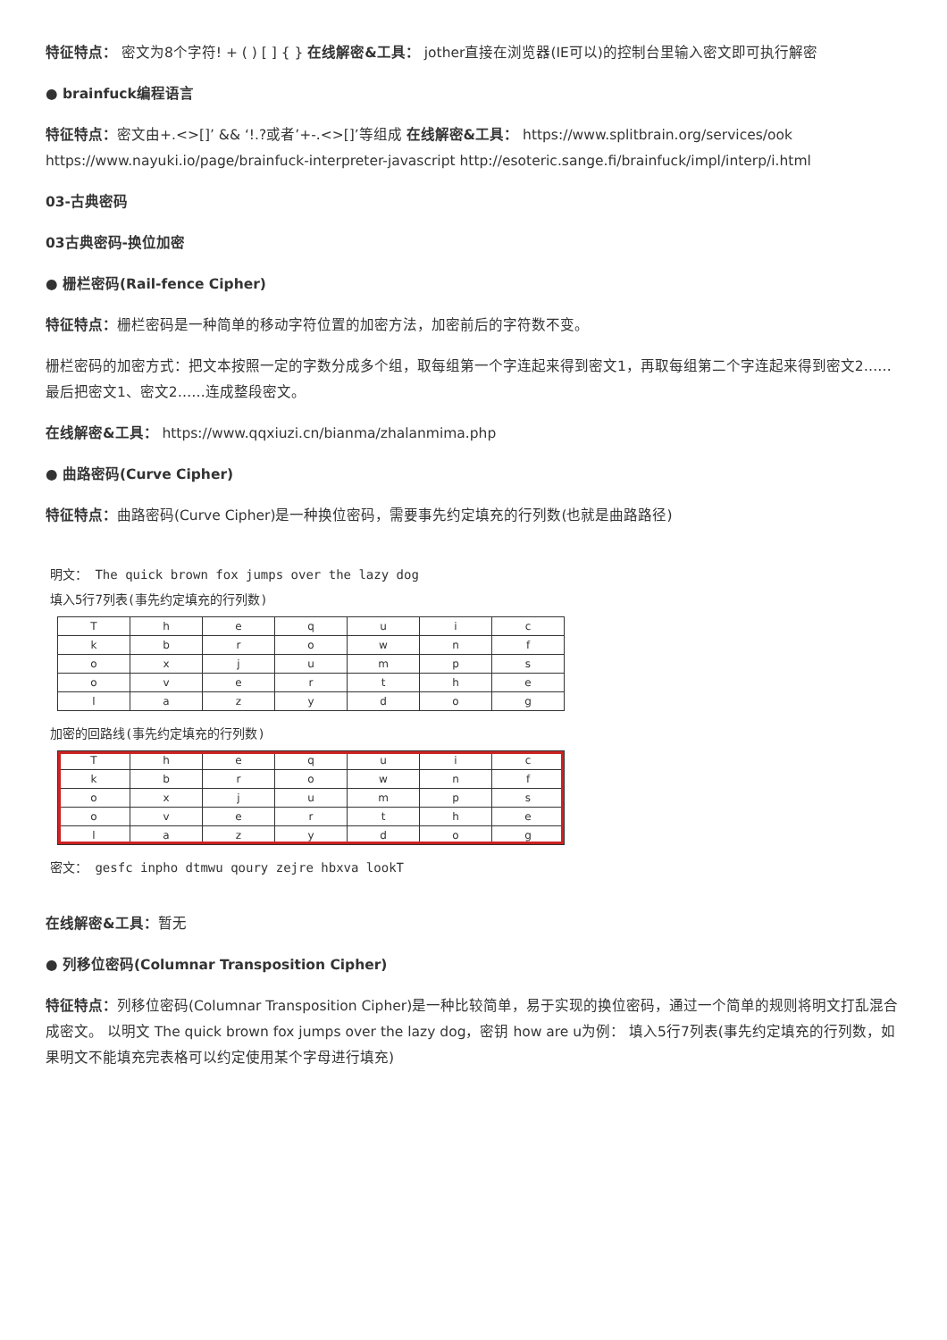特征特点： 密文为8个字符! + ( ) [ ] { } 在线解密&工具： jother直接在浏览器(IE可以)的控制台里输入密文即可执行解密
● brainfuck编程语言
特征特点：密文由+.<>[]’ && ‘!.?或者’+-.<>[]’等组成 在线解密&工具： https://www.splitbrain.org/services/ook https://www.nayuki.io/page/brainfuck-interpreter-javascript http://esoteric.sange.fi/brainfuck/impl/interp/i.html
03-古典密码
03古典密码-换位加密
● 栅栏密码(Rail-fence Cipher)
特征特点：栅栏密码是一种简单的移动字符位置的加密方法，加密前后的字符数不变。
栅栏密码的加密方式：把文本按照一定的字数分成多个组，取每组第一个字连起来得到密文1，再取每组第二个字连起来得到密文2……最后把密文1、密文2……连成整段密文。
在线解密&工具： https://www.qqxiuzi.cn/bianma/zhalanmima.php
● 曲路密码(Curve Cipher)
特征特点：曲路密码(Curve Cipher)是一种换位密码，需要事先约定填充的行列数(也就是曲路路径)
明文： The quick brown fox jumps over the lazy dog
填入5行7列表(事先约定填充的行列数)
| T | h | e | q | u | i | c |
| k | b | r | o | w | n | f |
| o | x | j | u | m | p | s |
| o | v | e | r | t | h | e |
| l | a | z | y | d | o | g |
加密的回路线(事先约定填充的行列数)
| T | h | e | q | u | i | c |
| k | b | r | o | w | n | f |
| o | x | j | u | m | p | s |
| o | v | e | r | t | h | e |
| l | a | z | y | d | o | g |
密文： gesfc inpho dtmwu qoury zejre hbxva lookT
在线解密&工具：暂无
● 列移位密码(Columnar Transposition Cipher)
特征特点：列移位密码(Columnar Transposition Cipher)是一种比较简单，易于实现的换位密码，通过一个简单的规则将明文打乱混合成密文。 以明文 The quick brown fox jumps over the lazy dog，密钥 how are u为例： 填入5行7列表(事先约定填充的行列数，如果明文不能填充完表格可以约定使用某个字母进行填充)